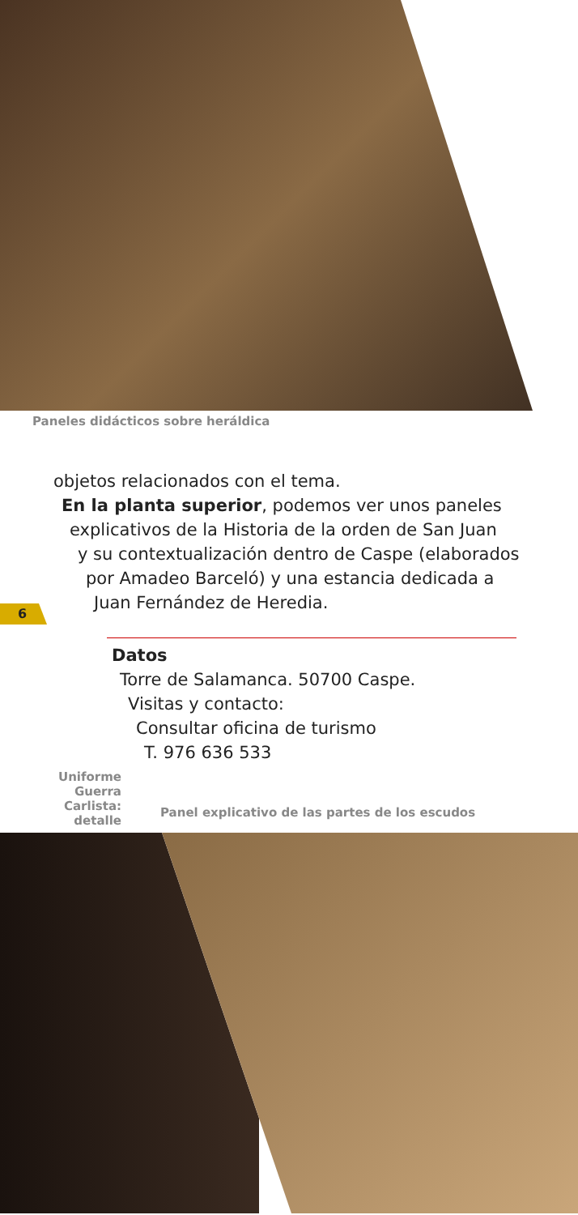Paneles didácticos sobre heráldica
objetos relacionados con el tema.
En la planta superior, podemos ver unos paneles
explicativos de la Historia de la orden de San Juan
y su contextualización dentro de Caspe (elaborados
por Amadeo Barceló) y una estancia dedicada a
Juan Fernández de Heredia.
6
Datos
Torre de Salamanca. 50700 Caspe.
Visitas y contacto:
Consultar oficina de turismo
T. 976 636 533
Uniforme
Guerra
Carlista:
detalle
Panel explicativo de las partes de los escudos